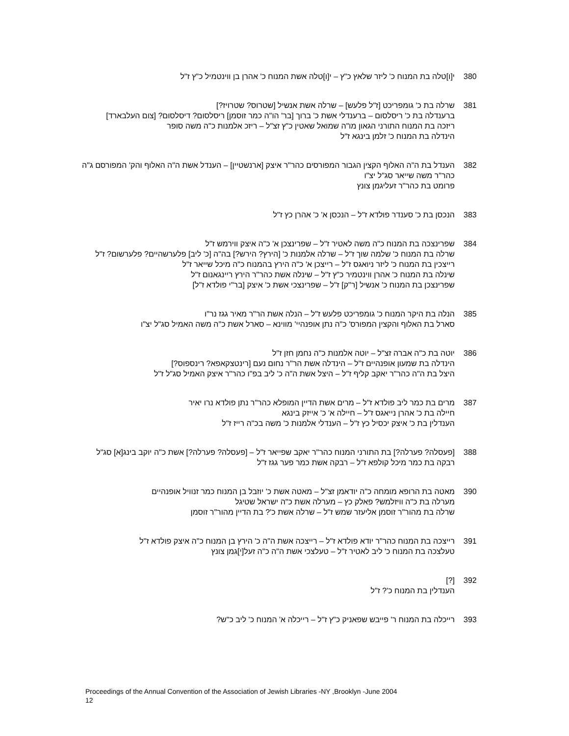380 י[ו]טלה בת המנוח כ' ליזר שלאץ כ"ץ – י[ו]טלה אשת המנוח כ' אהרן בן ווינטמיל כ"ץ ז"ל
381 שרלה בת כ' גומפריכט [ז"ל פלעש] – שרלה אשת אנשיל [שטרוס? שטרויז?]
ברענדלה בת כ' ריסלסום – ברענדלי אשת כ' ברוך [בר' הו"ה כמר זוסמן] ריסלסום? דיסלסום? [צום העלבארד]
ריזכה בת המנוח התורני הגאון מו"ה שמואל שאטין כ"ץ זצ"ל – ריזכ אלמנות כ"ה משה סופר
הינדלה בת המנוח כ' זלמן בינגא ז"ל
382 הענדל בת ה"ה האלוף הקצין הגבור המפורסים כהר"ר איצק [ארנשטיין] – הענדל אשת ה"ה האלוף והק' המפורסם ג"ה כהר"ר משה שייאר סג"ל יצ"ו
פרומט בת כהר"ר זעליגמן צונץ
383 הנכסן בת כ' סענדר פולדא ז"ל – הנכסן א' כ' אהרן כץ ז"ל
384 שפרינצכה בת המנוח כ"ה משה לאטיר ז"ל – שפרינצכן א' כ"ה איצק ווירמש ז"ל
שרלה בת המנוח כ' שלמה שוך ז"ל – שרלה אלמנות כ' [הירץ? הירש?] בה"ה [כ' ליב] פלערשהיים? פלערשום? ז"ל
רייצכין בת המנוח כ' ליזר ניואגס ז"ל – רייצכן א' כ"ה הירץ בהמנוח כ"ה מיכל שייאר ז"ל
שינלה בת המנוח כ' אהרן ווינטמיר כ"ץ ז"ל – שינלה אשת כהר"ר הירץ ריינגאנום ז"ל
שפרינצכן בת המנוח כ' אנשיל [ר"ק] ז"ל – שפרינצכי אשת כ' איצק [בר"י פולדא ז"ל]
385 הנלה בת היקר המנוח כ' גומפריכט פלעש ז"ל – הנלה אשת הר"ר מאיר גגז נר"ו
סארל בת האלוף והקצין המפורס' כ"ה נתן אופנהיי' מווינא – סארל אשת כ"ה משה האמיל סג"ל יצ"ו
386 יוטה בת כ"ה אברה זצ"ל – יוטה אלמנות כ"ה נחמן חזן ז"ל
הינדלה בת שמעון אופנהיים ז"ל – הינדלה אשת הר"ר נחום נעם [רינטצקאפא? רינספוס?]
היצל בת ה"ה כהר"ר יאקב קליף ז"ל – היצל אשת ה"ה כ' ליב בפ"ו כהר"ר איצק האמיל סג"ל ז"ל
387 מרים בת כמר ליב פולדא ז"ל – מרים אשת הדיין המופלא כהר"ר נתן פולדא נרו יאיר
חיילה בת כ' אהרן נייאגס ז"ל – חיילה א' כ' אייזק בינגא
הענדלין בת כ' איצק יכסיל כץ ז"ל – הענדלי אלמנות כ' משה בכ"ה רייז ז"ל
388 [פעסלה? פערלה?] בת התורני המנוח כהר"ר יאקב שפייאר ז"ל – [פעסלה? פערלה?] אשת כ"ה יוקב בינג[א] סג"ל
רבקה בת כמר מיכל קולפא ז"ל – רבקה אשת כמר פער גגז ז"ל
390 מאטה בת הרופא מומחה כ"ה יודאמן זצ"ל – מאטה אשת כ' יוזבל בן המנוח כמר זנוויל אופנהיים
מערלה בת כ"ה וויזלמש? פאלק כץ – מערלה אשת כ"ה ישראל שטיגל
שרלה בת מהור"ר זוסמן אליעזר שמש ז"ל – שרלה אשת כ'? בת הדיין מהור"ר זוסמן
391 רייצכה בת המנוח כהר"ר יודא פולדא ז"ל – רייצכה אשת ה"ה כ' הירץ בן המנוח כ"ה איצק פולדא ז"ל
טעלצכה בת המנוח כ' ליב לאטיר ז"ל – טעלצכי אשת ה"ה כ"ה זעל[י]גמן צונץ
392 [?]
הענדלין בת המנוח כ'? ז"ל
393 רייכלה בת המנוח ר' פייבש שפאניק כ"ץ ז"ל – רייכלה א' המנוח כ' ליב כ"ש?
Proceedings of the Annual Convention of the Association of Jewish Libraries -NY ,Brooklyn -June 2004
12